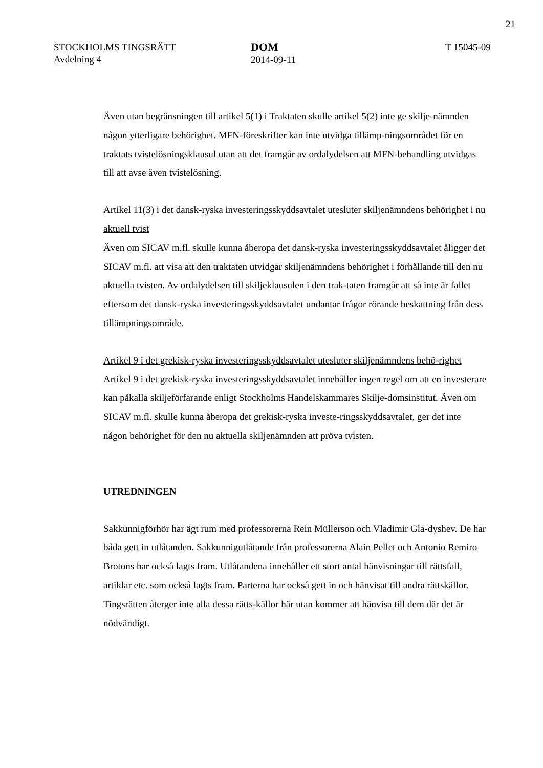21
STOCKHOLMS TINGSRÄTT
Avdelning 4
DOM
2014-09-11
T 15045-09
Även utan begränsningen till artikel 5(1) i Traktaten skulle artikel 5(2) inte ge skilje-nämnden någon ytterligare behörighet. MFN-föreskrifter kan inte utvidga tillämp-ningsområdet för en traktats tvistelösningsklausul utan att det framgår av ordalydelsen att MFN-behandling utvidgas till att avse även tvistelösning.
Artikel 11(3) i det dansk-ryska investeringsskyddsavtalet utesluter skiljenämndens behörighet i nu aktuell tvist
Även om SICAV m.fl. skulle kunna åberopa det dansk-ryska investeringsskyddsavtalet åligger det SICAV m.fl. att visa att den traktaten utvidgar skiljenämndens behörighet i förhållande till den nu aktuella tvisten. Av ordalydelsen till skiljeklausulen i den trak-taten framgår att så inte är fallet eftersom det dansk-ryska investeringsskyddsavtalet undantar frågor rörande beskattning från dess tillämpningsområde.
Artikel 9 i det grekisk-ryska investeringsskyddsavtalet utesluter skiljenämndens behö-righet
Artikel 9 i det grekisk-ryska investeringsskyddsavtalet innehåller ingen regel om att en investerare kan påkalla skiljeförfarande enligt Stockholms Handelskammares Skilje-domsinstitut. Även om SICAV m.fl. skulle kunna åberopa det grekisk-ryska investe-ringsskyddsavtalet, ger det inte någon behörighet för den nu aktuella skiljenämnden att pröva tvisten.
UTREDNINGEN
Sakkunnigförhör har ägt rum med professorerna Rein Müllerson och Vladimir Gla-dyshev. De har båda gett in utlåtanden. Sakkunnigutlåtande från professorerna Alain Pellet och Antonio Remiro Brotons har också lagts fram. Utlåtandena innehåller ett stort antal hänvisningar till rättsfall, artiklar etc. som också lagts fram. Parterna har också gett in och hänvisat till andra rättskällor. Tingsrätten återger inte alla dessa rätts-källor här utan kommer att hänvisa till dem där det är nödvändigt.